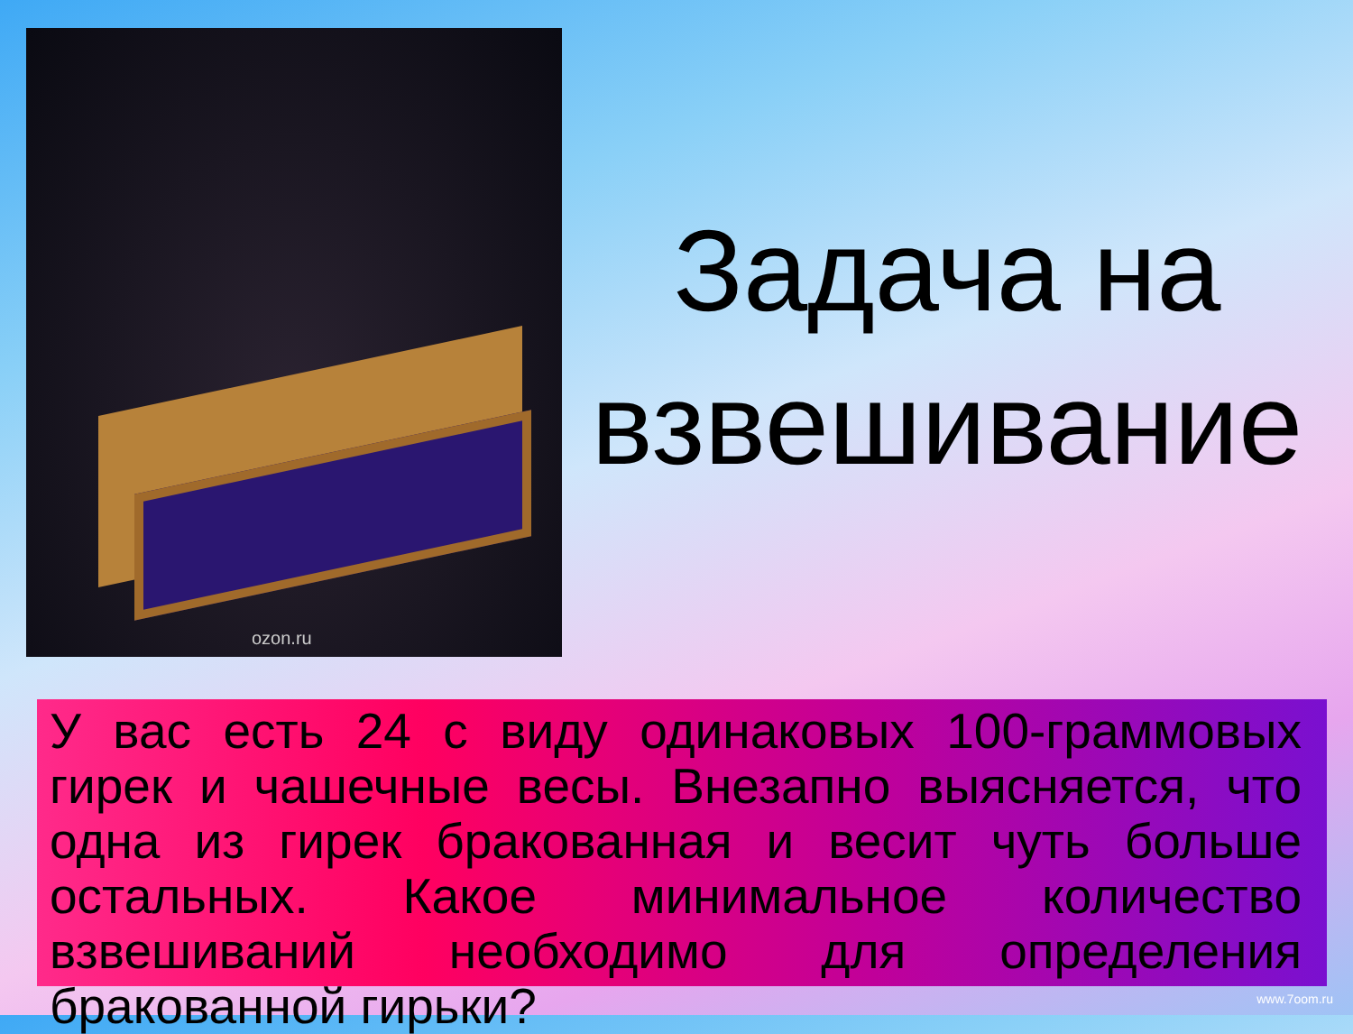ozon.ru
Задача на взвешивание
У вас есть 24 с виду одинаковых 100-граммовых гирек и чашечные весы. Внезапно выясняется, что одна из гирек бракованная и весит чуть больше остальных. Какое минимальное количество взвешиваний необходимо для определения бракованной гирьки?
www.7oom.ru